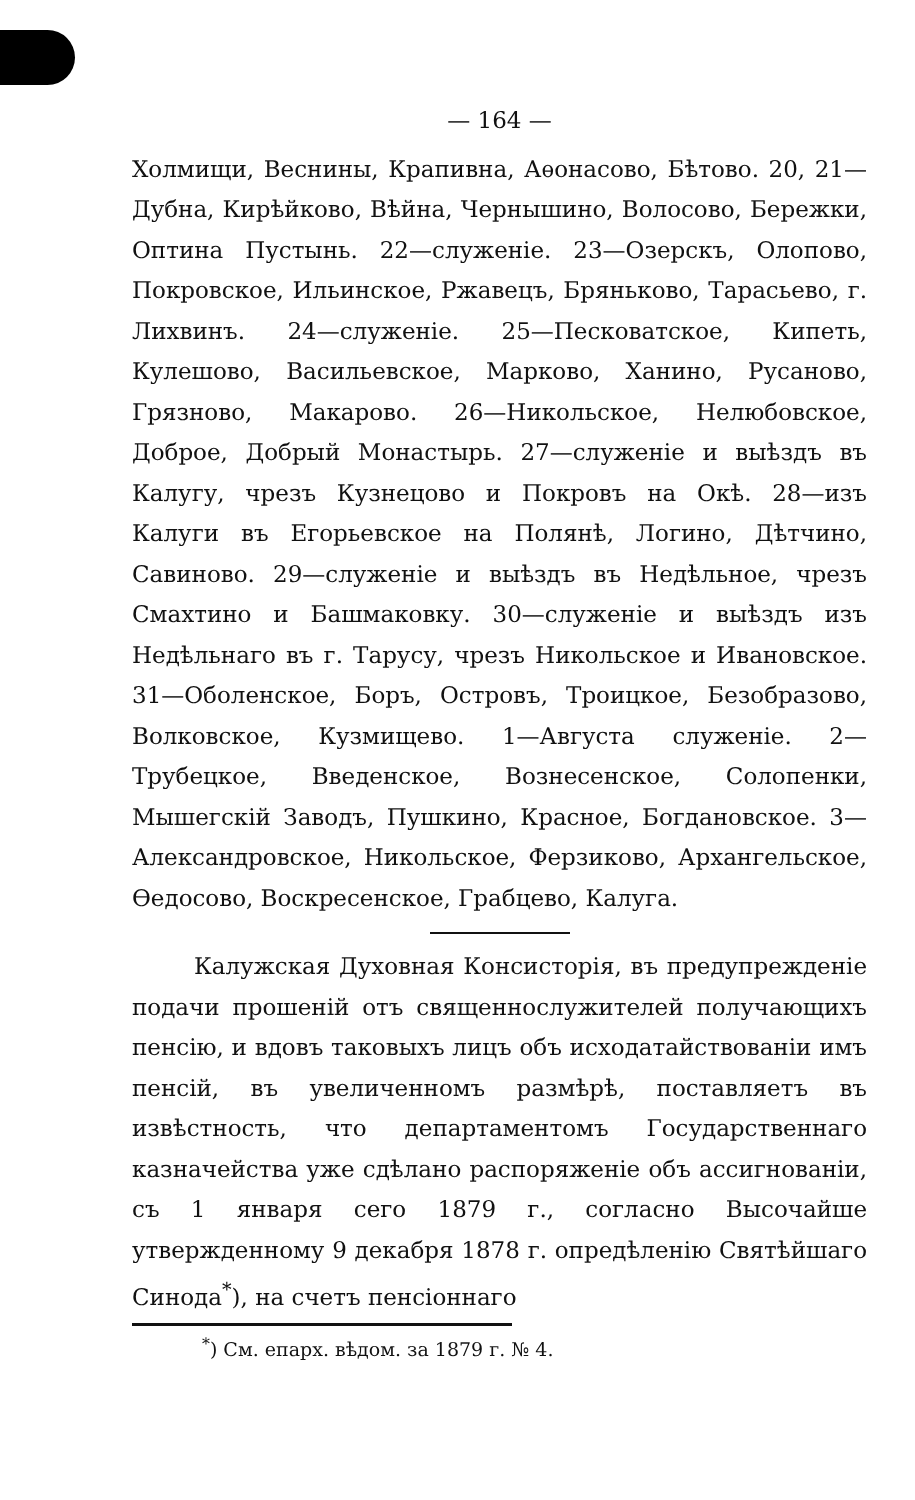— 164 —
Холмищи, Веснины, Крапивна, Аѳонасово, Бѣтово. 20, 21—Дубна, Кирѣйково, Вѣйна, Чернышино, Волосово, Бережки, Оптина Пустынь. 22—служеніе. 23—Озерскъ, Олопово, Покровское, Ильинское, Ржавецъ, Бряньково, Тарасьево, г. Лихвинъ. 24—служеніе. 25—Песковатское, Кипеть, Кулешово, Васильевское, Марково, Ханино, Русаново, Грязново, Макарово. 26—Никольское, Нелюбовское, Доброе, Добрый Монастырь. 27—служеніе и выѣздъ въ Калугу, чрезъ Кузнецово и Покровъ на Окѣ. 28—изъ Калуги въ Егорьевское на Полянѣ, Логино, Дѣтчино, Савиново. 29—служеніе и выѣздъ въ Недѣльное, чрезъ Смахтино и Башмаковку. 30—служеніе и выѣздъ изъ Недѣльнаго въ г. Тарусу, чрезъ Никольское и Ивановское. 31—Оболенское, Боръ, Островъ, Троицкое, Безобразово, Волковское, Кузмищево. 1—Августа служеніе. 2—Трубецкое, Введенское, Вознесенское, Солопенки, Мышегскій Заводъ, Пушкино, Красное, Богдановское. 3—Александровское, Никольское, Ферзиково, Архангельское, Ѳедосово, Воскресенское, Грабцево, Калуга.
Калужская Духовная Консисторія, въ предупрежденіе подачи прошеній отъ священнослужителей получающихъ пенсію, и вдовъ таковыхъ лицъ объ исходатайствованіи имъ пенсій, въ увеличенномъ размѣрѣ, поставляетъ въ извѣстность, что департаментомъ Государственнаго казначейства уже сдѣлано распоряженіе объ ассигнованіи, съ 1 января сего 1879 г., согласно Высочайше утвержденному 9 декабря 1878 г. опредѣленію Святѣйшаго Синода<sup>*</sup>), на счетъ пенсіоннаго
<sup>*</sup>) См. епарх. вѣдом. за 1879 г. № 4.